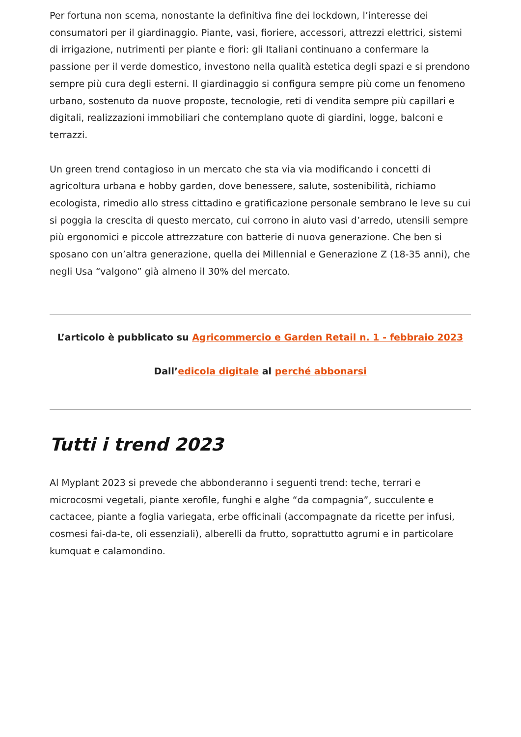Per fortuna non scema, nonostante la definitiva fine dei lockdown, l’interesse dei consumatori per il giardinaggio. Piante, vasi, fioriere, accessori, attrezzi elettrici, sistemi di irrigazione, nutrimenti per piante e fiori: gli Italiani continuano a confermare la passione per il verde domestico, investono nella qualità estetica degli spazi e si prendono sempre più cura degli esterni. Il giardinaggio si configura sempre più come un fenomeno urbano, sostenuto da nuove proposte, tecnologie, reti di vendita sempre più capillari e digitali, realizzazioni immobiliari che contemplano quote di giardini, logge, balconi e terrazzi.
Un green trend contagioso in un mercato che sta via via modificando i concetti di agricoltura urbana e hobby garden, dove benessere, salute, sostenibilità, richiamo ecologista, rimedio allo stress cittadino e gratificazione personale sembrano le leve su cui si poggia la crescita di questo mercato, cui corrono in aiuto vasi d’arredo, utensili sempre più ergonomici e piccole attrezzature con batterie di nuova generazione. Che ben si sposano con un’altra generazione, quella dei Millennial e Generazione Z (18-35 anni), che negli Usa “valgono” già almeno il 30% del mercato.
L’articolo è pubblicato su Agricommercio e Garden Retail n. 1 - febbraio 2023
Dall’edicola digitale al perché abbonarsi
Tutti i trend 2023
Al Myplant 2023 si prevede che abbonderanno i seguenti trend: teche, terrari e microcosmi vegetali, piante xerofile, funghi e alghe “da compagnia”, succulente e cactacee, piante a foglia variegata, erbe officinali (accompagnate da ricette per infusi, cosmesi fai-da-te, oli essenziali), alberelli da frutto, soprattutto agrumi e in particolare kumquat e calamondino.